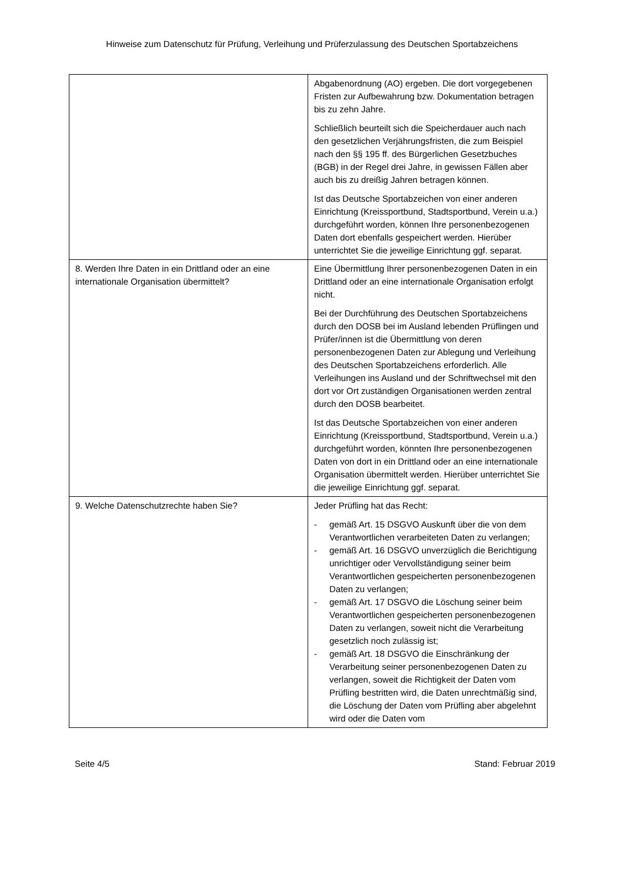Hinweise zum Datenschutz für Prüfung, Verleihung und Prüferzulassung des Deutschen Sportabzeichens
| | Abgabenordnung (AO) ergeben. Die dort vorgegebenen Fristen zur Aufbewahrung bzw. Dokumentation betragen bis zu zehn Jahre. Schließlich beurteilt sich die Speicherdauer auch nach den gesetzlichen Verjährungsfristen, die zum Beispiel nach den §§ 195 ff. des Bürgerlichen Gesetzbuches (BGB) in der Regel drei Jahre, in gewissen Fällen aber auch bis zu dreißig Jahren betragen können. Ist das Deutsche Sportabzeichen von einer anderen Einrichtung (Kreissportbund, Stadtsportbund, Verein u.a.) durchgeführt worden, können Ihre personenbezogenen Daten dort ebenfalls gespeichert werden. Hierüber unterrichtet Sie die jeweilige Einrichtung ggf. separat. |
| 8. Werden Ihre Daten in ein Drittland oder an eine internationale Organisation übermittelt? | Eine Übermittlung Ihrer personenbezogenen Daten in ein Drittland oder an eine internationale Organisation erfolgt nicht. Bei der Durchführung des Deutschen Sportabzeichens durch den DOSB bei im Ausland lebenden Prüflingen und Prüfer/innen ist die Übermittlung von deren personenbezogenen Daten zur Ablegung und Verleihung des Deutschen Sportabzeichens erforderlich. Alle Verleihungen ins Ausland und der Schriftwechsel mit den dort vor Ort zuständigen Organisationen werden zentral durch den DOSB bearbeitet. Ist das Deutsche Sportabzeichen von einer anderen Einrichtung (Kreissportbund, Stadtsportbund, Verein u.a.) durchgeführt worden, könnten Ihre personenbezogenen Daten von dort in ein Drittland oder an eine internationale Organisation übermittelt werden. Hierüber unterrichtet Sie die jeweilige Einrichtung ggf. separat. |
| 9. Welche Datenschutzrechte haben Sie? | Jeder Prüfling hat das Recht: - gemäß Art. 15 DSGVO Auskunft über die von dem Verantwortlichen verarbeiteten Daten zu verlangen; - gemäß Art. 16 DSGVO unverzüglich die Berichtigung unrichtiger oder Vervollständigung seiner beim Verantwortlichen gespeicherten personenbezogenen Daten zu verlangen; - gemäß Art. 17 DSGVO die Löschung seiner beim Verantwortlichen gespeicherten personenbezogenen Daten zu verlangen, soweit nicht die Verarbeitung gesetzlich noch zulässig ist; - gemäß Art. 18 DSGVO die Einschränkung der Verarbeitung seiner personenbezogenen Daten zu verlangen, soweit die Richtigkeit der Daten vom Prüfling bestritten wird, die Daten unrechtmäßig sind, die Löschung der Daten vom Prüfling aber abgelehnt wird oder die Daten vom |
Seite 4/5 Stand: Februar 2019